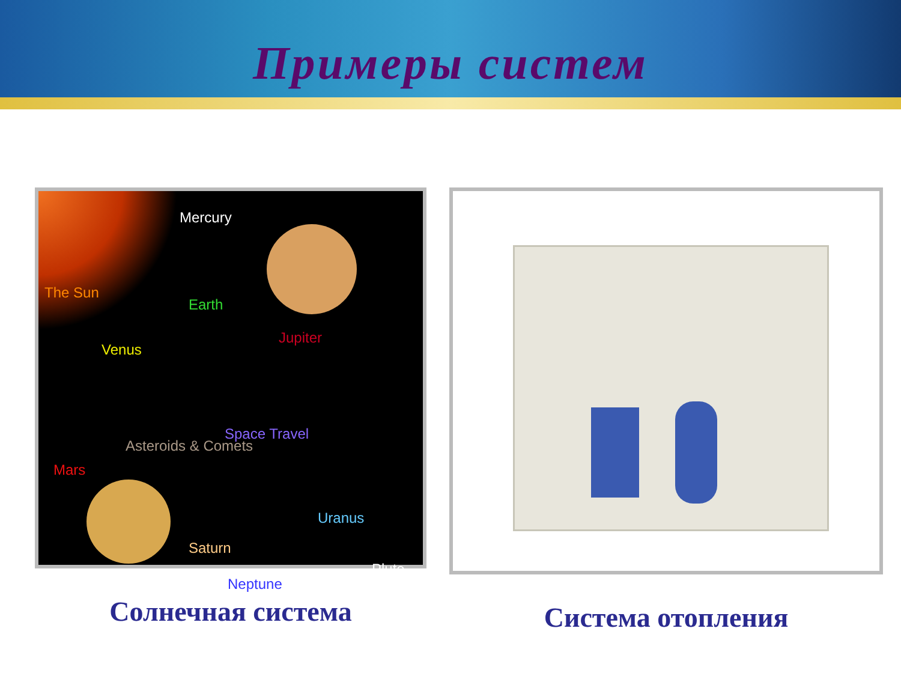Примеры систем
Mercury
The Sun
Earth
Jupiter
Venus
Space Travel
Asteroids & Comets
Mars
Uranus
Saturn
Neptune
Pluto
Солнечная система
Система отопления